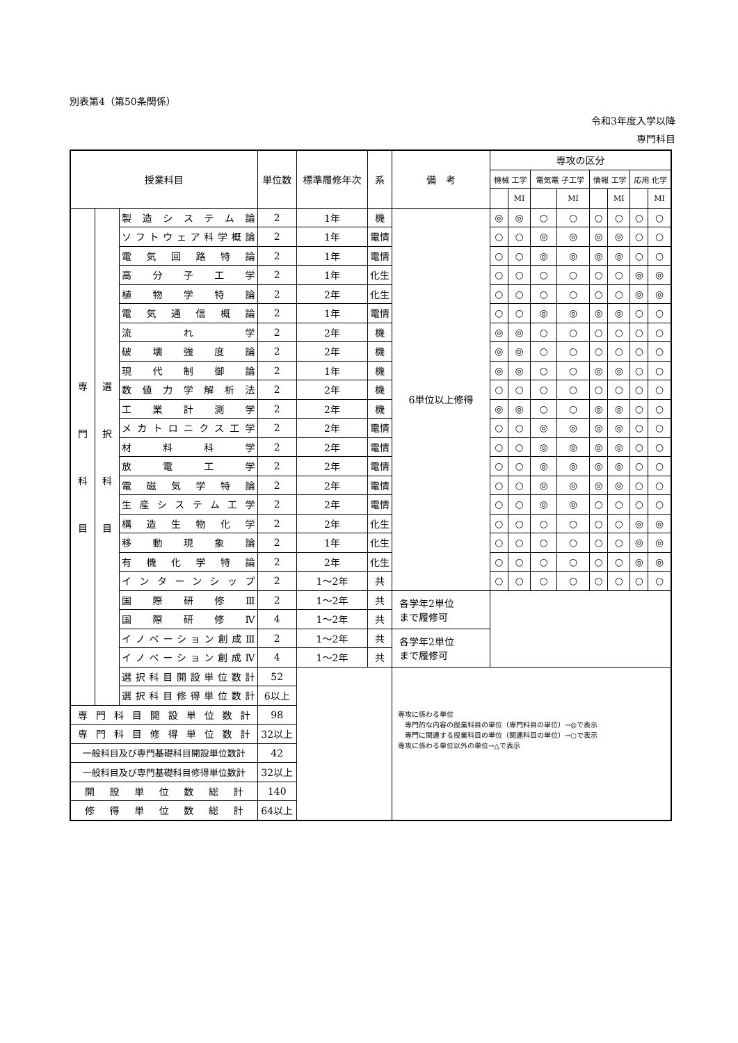別表第4（第50条関係）
令和3年度入学以降
専門科目
| 授業科目 | | | 単位数 | 標準履修年次 | 系 | 備 考 | 専攻の区分 | | | | | | | |
| --- | --- | --- | --- | --- | --- | --- | --- | --- | --- | --- | --- | --- | --- | --- |
| | | | | | | | 機械 工学 | | 電気電 子工学 | | 情報 工学 | | 応用 化学 | |
| | | | | | | | | MI | | MI | | MI | | MI |
| 専 門 科 目 | 選 択 科 目 | 製造システム論 | 2 | 1年 | 機 | 6単位以上修得 | ◎ | ◎ | ○ | ○ | ○ | ○ | ○ | ○ |
| | | ソフトウェア科学概論 | 2 | 1年 | 電情 | | ○ | ○ | ◎ | ◎ | ◎ | ◎ | ○ | ○ |
| | | 電気回路特論 | 2 | 1年 | 電情 | | ○ | ○ | ◎ | ◎ | ◎ | ◎ | ○ | ○ |
| | | 高分子工学 | 2 | 1年 | 化生 | | ○ | ○ | ○ | ○ | ○ | ○ | ◎ | ◎ |
| | | 植物学特論 | 2 | 2年 | 化生 | | ○ | ○ | ○ | ○ | ○ | ○ | ◎ | ◎ |
| | | 電気通信概論 | 2 | 1年 | 電情 | | ○ | ○ | ◎ | ◎ | ◎ | ◎ | ○ | ○ |
| | | 流れ学 | 2 | 2年 | 機 | | ◎ | ◎ | ○ | ○ | ○ | ○ | ○ | ○ |
| | | 破壊強度論 | 2 | 2年 | 機 | | ◎ | ◎ | ○ | ○ | ○ | ○ | ○ | ○ |
| | | 現代制御論 | 2 | 1年 | 機 | | ◎ | ◎ | ○ | ○ | ◎ | ◎ | ○ | ○ |
| | | 数値力学解析法 | 2 | 2年 | 機 | | ○ | ○ | ○ | ○ | ○ | ○ | ○ | ○ |
| | | 工業計測学 | 2 | 2年 | 機 | | ◎ | ◎ | ○ | ○ | ◎ | ◎ | ○ | ○ |
| | | メカトロニクス工学 | 2 | 2年 | 電情 | | ○ | ○ | ◎ | ◎ | ◎ | ◎ | ○ | ○ |
| | | 材料科学 | 2 | 2年 | 電情 | | ○ | ○ | ◎ | ◎ | ◎ | ◎ | ○ | ○ |
| | | 放電工学 | 2 | 2年 | 電情 | | ○ | ○ | ◎ | ◎ | ◎ | ◎ | ○ | ○ |
| | | 電磁気学特論 | 2 | 2年 | 電情 | | ○ | ○ | ◎ | ◎ | ◎ | ◎ | ○ | ○ |
| | | 生産システム工学 | 2 | 2年 | 電情 | | ○ | ○ | ◎ | ◎ | ○ | ○ | ○ | ○ |
| | | 構造生物化学 | 2 | 2年 | 化生 | | ○ | ○ | ○ | ○ | ○ | ○ | ◎ | ◎ |
| | | 移動現象論 | 2 | 1年 | 化生 | | ○ | ○ | ○ | ○ | ○ | ○ | ◎ | ◎ |
| | | 有機化学特論 | 2 | 2年 | 化生 | | ○ | ○ | ○ | ○ | ○ | ○ | ◎ | ◎ |
| | | インターンシップ | 2 | 1～2年 | 共 | | ○ | ○ | ○ | ○ | ○ | ○ | ○ | ○ |
| | | 国際研修Ⅲ | 2 | 1～2年 | 共 | 各学年2単位 まで履修可 | | | | | | | | |
| | | 国際研修Ⅳ | 4 | 1～2年 | 共 | | | | | | | | | |
| | | イノベーション創成Ⅲ | 2 | 1～2年 | 共 | 各学年2単位 まで履修可 | | | | | | | | |
| | | イノベーション創成Ⅳ | 4 | 1～2年 | 共 | | | | | | | | | |
| | | 選択科目開設単位数計 | 52 | | | 専攻に係わる単位 専門的な内容の授業科目の単位（専門科目の単位）→◎で表示 専門に関連する授業科目の単位（関連科目の単位）→○で表示 専攻に係わる単位以外の単位→△で表示 | | | | | | | | |
| | | 選択科目修得単位数計 | 6以上 | | | | | | | | | | | |
| 専門科目開設単位数計 | | | 98 | | | | | | | | | | | |
| 専門科目修得単位数計 | | | 32以上 | | | | | | | | | | | |
| 一般科目及び専門基礎科目開設単位数計 | | | 42 | | | | | | | | | | | |
| 一般科目及び専門基礎科目修得単位数計 | | | 32以上 | | | | | | | | | | | |
| 開設単位数総計 | | | 140 | | | | | | | | | | | |
| 修得単位数総計 | | | 64以上 | | | | | | | | | | | |